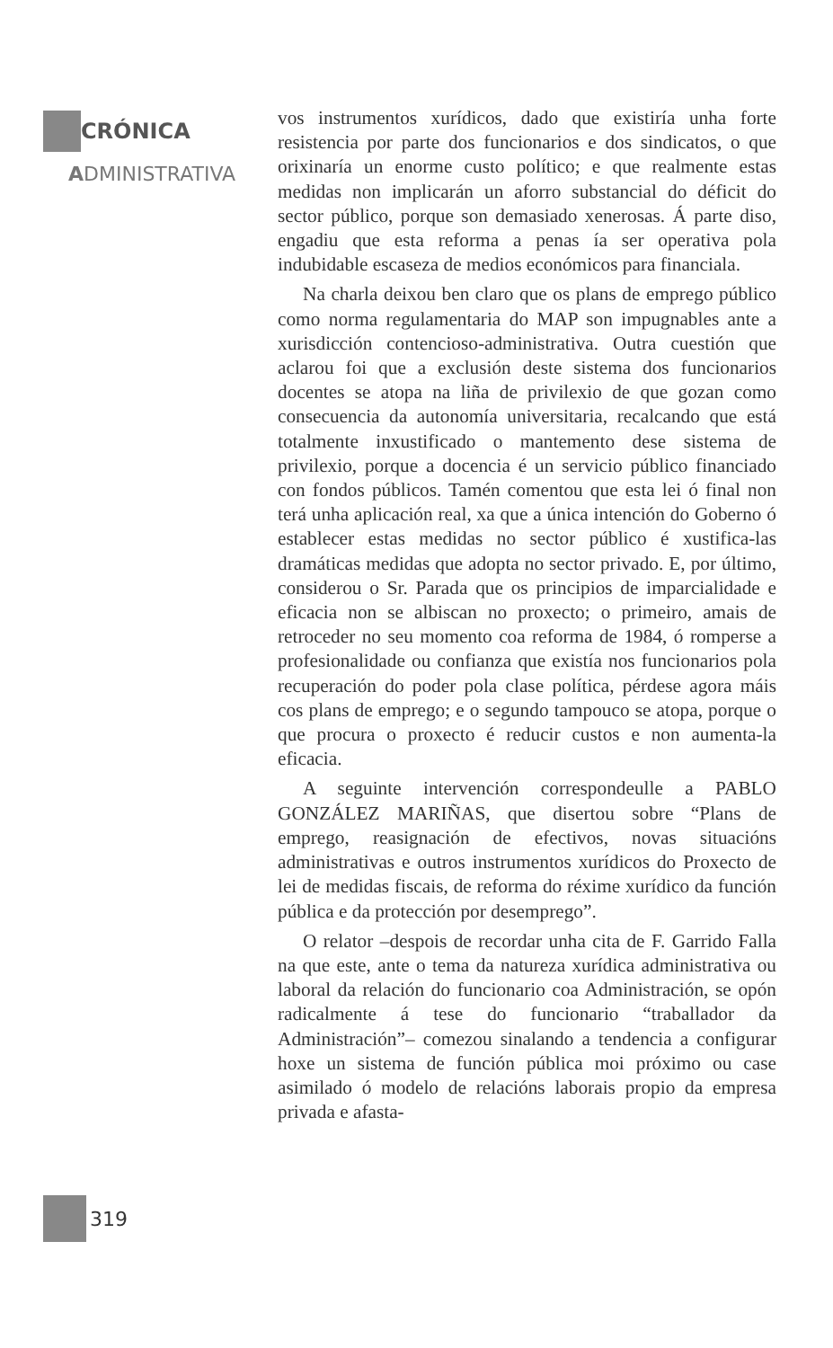CRÓNICA
ADMINISTRATIVA
vos instrumentos xurídicos, dado que existiría unha forte resistencia por parte dos funcionarios e dos sindicatos, o que orixinaría un enorme custo político; e que realmente estas medidas non implicarán un aforro substancial do déficit do sector público, porque son demasiado xenerosas. Á parte diso, engadiu que esta reforma a penas ía ser operativa pola indubidable escaseza de medios económicos para financiala.
Na charla deixou ben claro que os plans de emprego público como norma regulamentaria do MAP son impugnables ante a xurisdicción contencioso-administrativa. Outra cuestión que aclarou foi que a exclusión deste sistema dos funcionarios docentes se atopa na liña de privilexio de que gozan como consecuencia da autonomía universitaria, recalcando que está totalmente inxustificado o mantemento dese sistema de privilexio, porque a docencia é un servicio público financiado con fondos públicos. Tamén comentou que esta lei ó final non terá unha aplicación real, xa que a única intención do Goberno ó establecer estas medidas no sector público é xustifica-las dramáticas medidas que adopta no sector privado. E, por último, considerou o Sr. Parada que os principios de imparcialidade e eficacia non se albiscan no proxecto; o primeiro, amais de retroceder no seu momento coa reforma de 1984, ó romperse a profesionalidade ou confianza que existía nos funcionarios pola recuperación do poder pola clase política, pérdese agora máis cos plans de emprego; e o segundo tampouco se atopa, porque o que procura o proxecto é reducir custos e non aumenta-la eficacia.
A seguinte intervención correspondeulle a PABLO GONZÁLEZ MARIÑAS, que disertou sobre “Plans de emprego, reasignación de efectivos, novas situacións administrativas e outros instrumentos xurídicos do Proxecto de lei de medidas fiscais, de reforma do réxime xurídico da función pública e da protección por desemprego”.
O relator –despois de recordar unha cita de F. Garrido Falla na que este, ante o tema da natureza xurídica administrativa ou laboral da relación do funcionario coa Administración, se opón radicalmente á tese do funcionario “traballador da Administración”– comezou sinalando a tendencia a configurar hoxe un sistema de función pública moi próximo ou case asimilado ó modelo de relacións laborais propio da empresa privada e afasta-
319